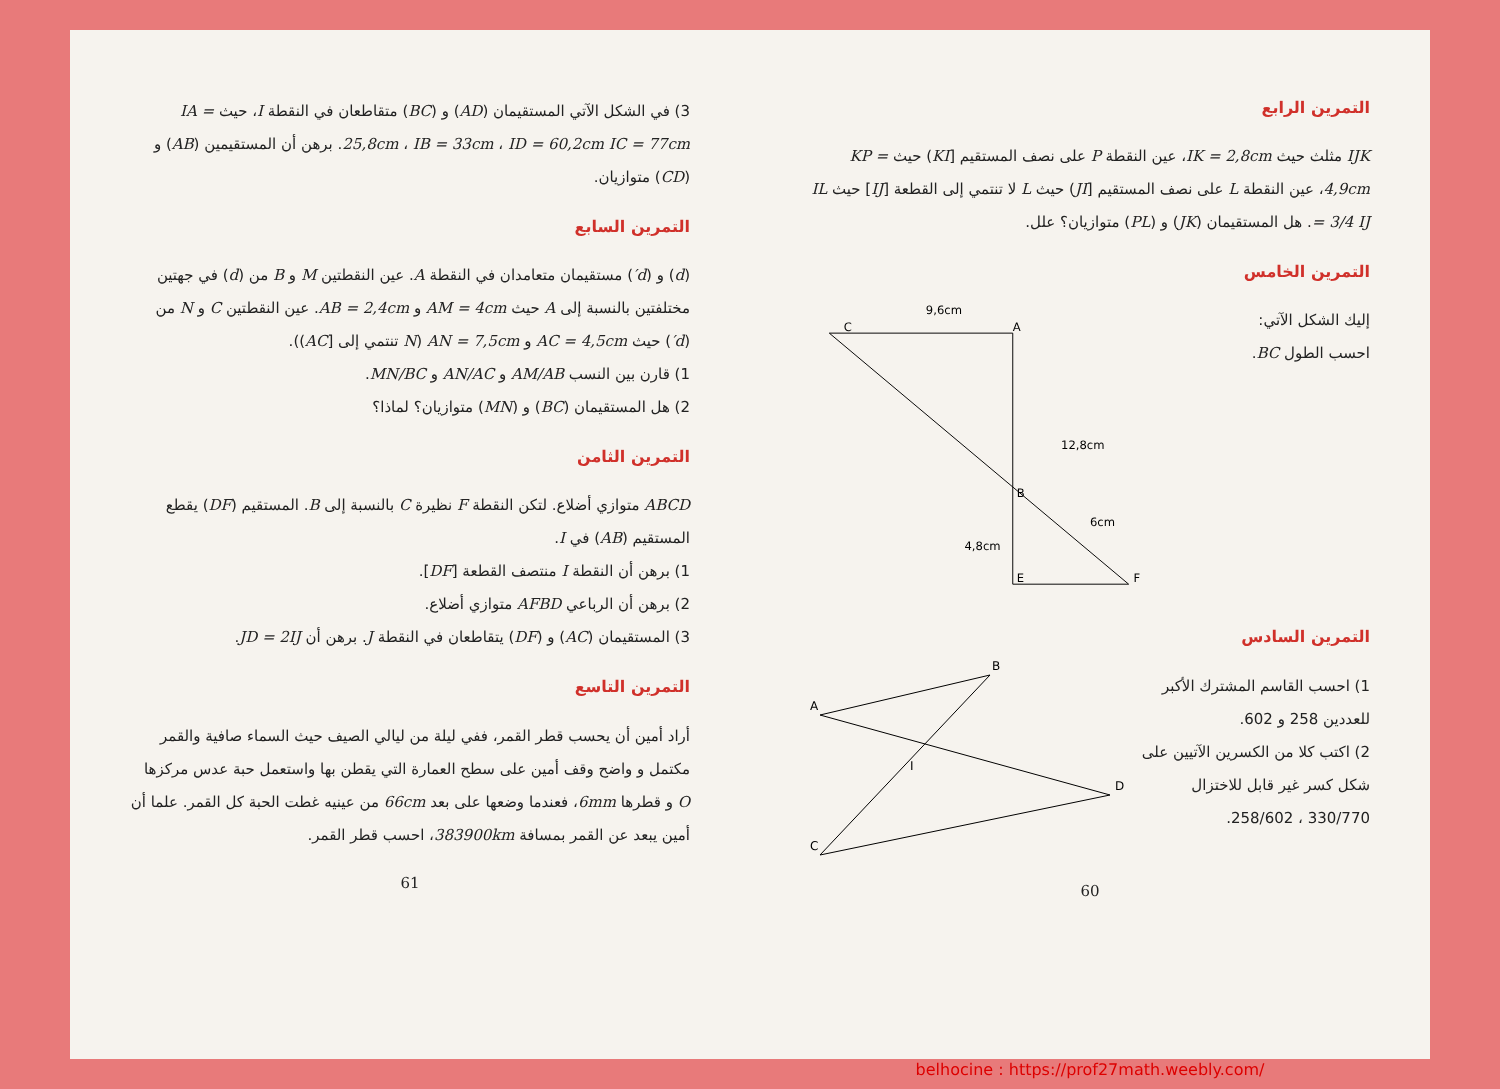3) في الشكل الآتي المستقيمان (AD) و (BC) متقاطعان في النقطة I، حيث IA = 25,8cm ، IB = 33cm ، ID = 60,2cm IC = 77cm. برهن أن المستقيمين (AB) و (CD) متوازيان.
التمرين السابع
(d) و (d′) مستقيمان متعامدان في النقطة A. عين النقطتين M و B من (d) في جهتين مختلفتين بالنسبة إلى A حيث AM = 4cm و AB = 2,4cm. عين النقطتين C و N من (d′) حيث AC = 4,5cm و AN = 7,5cm (N تنتمي إلى [AC)).
1) قارن بين النسب AM/AB و AN/AC و MN/BC.
2) هل المستقيمان (BC) و (MN) متوازيان؟ لماذا؟
التمرين الثامن
ABCD متوازي أضلاع. لتكن النقطة F نظيرة C بالنسبة إلى B. المستقيم (DF) يقطع المستقيم (AB) في I.
1) برهن أن النقطة I منتصف القطعة [DF].
2) برهن أن الرباعي AFBD متوازي أضلاع.
3) المستقيمان (AC) و (DF) يتقاطعان في النقطة J. برهن أن JD = 2IJ.
التمرين التاسع
أراد أمين أن يحسب قطر القمر، ففي ليلة من ليالي الصيف حيث السماء صافية والقمر مكتمل و واضح وقف أمين على سطح العمارة التي يقطن بها واستعمل حبة عدس مركزها O و قطرها 6mm، فعندما وضعها على بعد 66cm من عينيه غطت الحبة كل القمر. علما أن أمين يبعد عن القمر بمسافة 383900km، احسب قطر القمر.
61
التمرين الرابع
IJK مثلث حيث IK = 2,8cm، عين النقطة P على نصف المستقيم [KI) حيث KP = 4,9cm، عين النقطة L على نصف المستقيم [JI) حيث L لا تنتمي إلى القطعة [IJ] حيث IL = 3/4 IJ. هل المستقيمان (JK) و (PL) متوازيان؟ علل.
التمرين الخامس
إليك الشكل الآتي:
احسب الطول BC.
9,6cm
A
C
12,8cm
B
6cm
4,8cm
E
F
التمرين السادس
1) احسب القاسم المشترك الأكبر للعددين 258 و 602.
2) اكتب كلا من الكسرين الآتيين على شكل كسر غير قابل للاختزال 330/770 ، 258/602.
A
B
C
D
I
60
belhocine : https://prof27math.weebly.com/